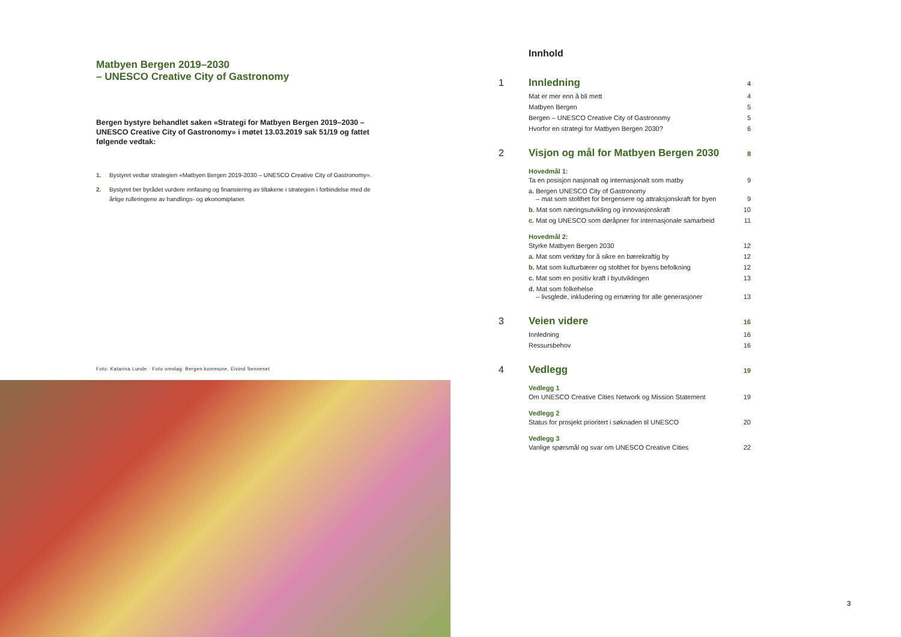Matbyen Bergen 2019–2030
– UNESCO Creative City of Gastronomy
Bergen bystyre behandlet saken «Strategi for Matbyen Bergen 2019–2030 – UNESCO Creative City of Gastronomy» i møtet 13.03.2019 sak 51/19 og fattet følgende vedtak:
1. Bystyret vedtar strategien «Matbyen Bergen 2019-2030 – UNESCO Creative City of Gastronomy».
2. Bystyret ber byrådet vurdere innfasing og finansiering av tiltakene i strategien i forbindelse med de årlige rulleringene av handlings- og økonomiplaner.
Foto: Katarina Lunde · Foto omslag: Bergen kommune, Eivind Senneset
Innhold
1 Innledning 4
Mat er mer enn å bli mett 4
Matbyen Bergen 5
Bergen – UNESCO Creative City of Gastronomy 5
Hvorfor en strategi for Matbyen Bergen 2030? 6
2 Visjon og mål for Matbyen Bergen 2030 8
Hovedmål 1:
Ta en posisjon nasjonalt og internasjonalt som matby 9
a. Bergen UNESCO City of Gastronomy
– mat som stolthet for bergensere og attraksjonskraft for byen
9
b. Mat som næringsutvikling og innovasjonskraft 10
c. Mat og UNESCO som døråpner for internasjonale samarbeid 11
Hovedmål 2:
Styrke Matbyen Bergen 2030 12
a. Mat som verktøy for å sikre en bærekraftig by 12
b. Mat som kulturbærer og stolthet for byens befolkning 12
c. Mat som en positiv kraft i byutviklingen 13
d. Mat som folkehelse
– livsglede, inkludering og ernæring for alle generasjoner
13
3 Veien videre 16
Innledning 16
Ressursbehov 16
4 Vedlegg 19
Vedlegg 1
Om UNESCO Creative Cities Network og Mission Statement 19
Vedlegg 2
Status for prosjekt prioritert i søknaden til UNESCO 20
Vedlegg 3
Vanlige spørsmål og svar om UNESCO Creative Cities 22
3